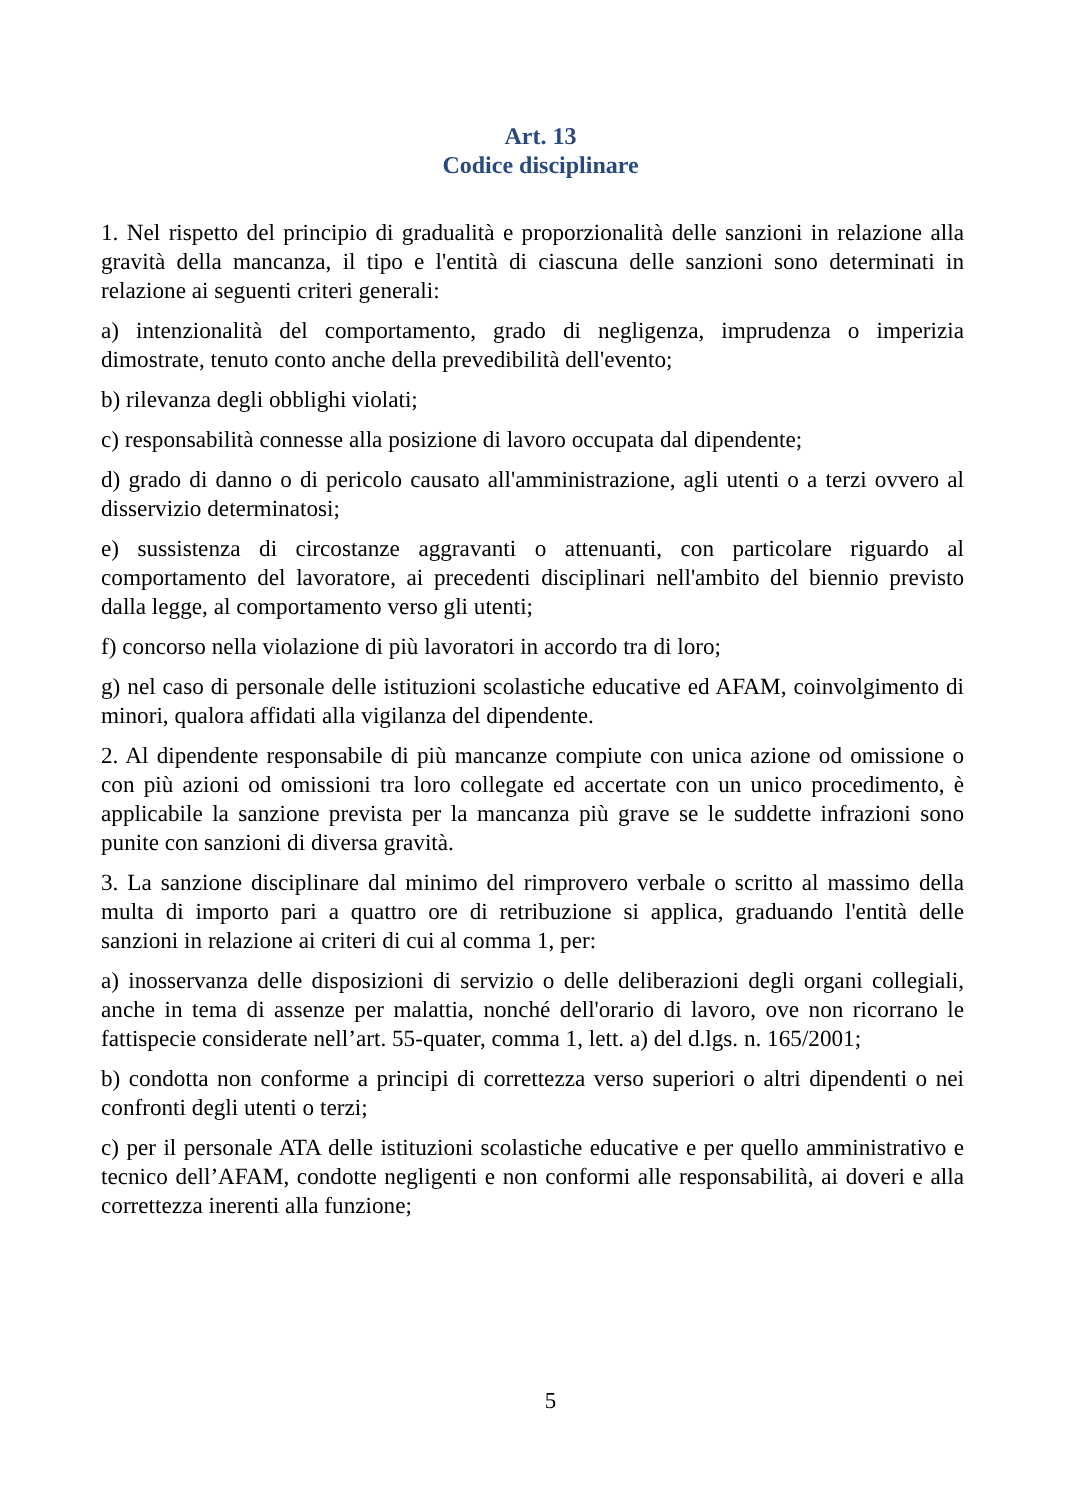Art. 13
Codice disciplinare
1. Nel rispetto del principio di gradualità e proporzionalità delle sanzioni in relazione alla gravità della mancanza, il tipo e l'entità di ciascuna delle sanzioni sono determinati in relazione ai seguenti criteri generali:
a) intenzionalità del comportamento, grado di negligenza, imprudenza o imperizia dimostrate, tenuto conto anche della prevedibilità dell'evento;
b) rilevanza degli obblighi violati;
c) responsabilità connesse alla posizione di lavoro occupata dal dipendente;
d) grado di danno o di pericolo causato all'amministrazione, agli utenti o a terzi ovvero al disservizio determinatosi;
e) sussistenza di circostanze aggravanti o attenuanti, con particolare riguardo al comportamento del lavoratore, ai precedenti disciplinari nell'ambito del biennio previsto dalla legge, al comportamento verso gli utenti;
f) concorso nella violazione di più lavoratori in accordo tra di loro;
g) nel caso di personale delle istituzioni scolastiche educative ed AFAM, coinvolgimento di minori, qualora affidati alla vigilanza del dipendente.
2. Al dipendente responsabile di più mancanze compiute con unica azione od omissione o con più azioni od omissioni tra loro collegate ed accertate con un unico procedimento, è applicabile la sanzione prevista per la mancanza più grave se le suddette infrazioni sono punite con sanzioni di diversa gravità.
3. La sanzione disciplinare dal minimo del rimprovero verbale o scritto al massimo della multa di importo pari a quattro ore di retribuzione si applica, graduando l'entità delle sanzioni in relazione ai criteri di cui al comma 1, per:
a) inosservanza delle disposizioni di servizio o delle deliberazioni degli organi collegiali, anche in tema di assenze per malattia, nonché dell'orario di lavoro, ove non ricorrano le fattispecie considerate nell’art. 55-quater, comma 1, lett. a) del d.lgs. n. 165/2001;
b) condotta non conforme a principi di correttezza verso superiori o altri dipendenti o nei confronti degli utenti o terzi;
c) per il personale ATA delle istituzioni scolastiche educative e per quello amministrativo e tecnico dell’AFAM, condotte negligenti e non conformi alle responsabilità, ai doveri e alla correttezza inerenti alla funzione;
5